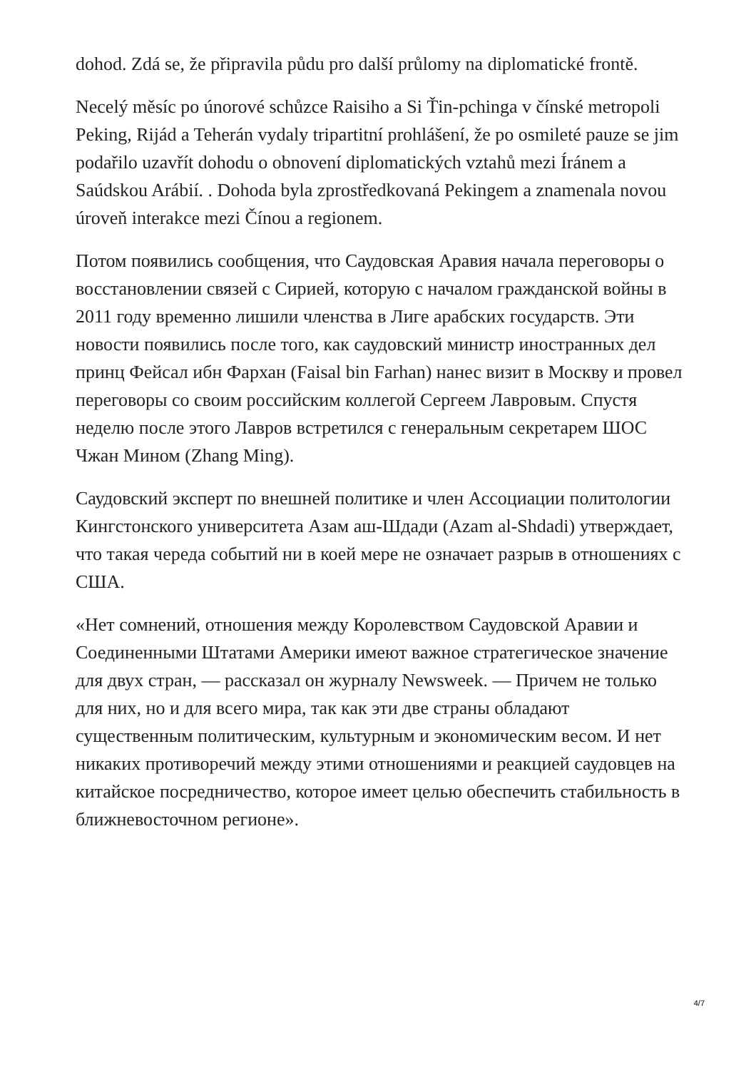dohod. Zdá se, že připravila půdu pro další průlomy na diplomatické frontě.
Necelý měsíc po únorové schůzce Raisiho a Si Ťin-pchinga v čínské metropoli Peking, Rijád a Teherán vydaly tripartitní prohlášení, že po osmileté pauze se jim podařilo uzavřít dohodu o obnovení diplomatických vztahů mezi Íránem a Saúdskou Arábií. . Dohoda byla zprostředkovaná Pekingem a znamenala novou úroveň interakce mezi Čínou a regionem.
Потом появились сообщения, что Саудовская Аравия начала переговоры о восстановлении связей с Сирией, которую с началом гражданской войны в 2011 году временно лишили членства в Лиге арабских государств. Эти новости появились после того, как саудовский министр иностранных дел принц Фейсал ибн Фархан (Faisal bin Farhan) нанес визит в Москву и провел переговоры со своим российским коллегой Сергеем Лавровым. Спустя неделю после этого Лавров встретился с генеральным секретарем ШОС Чжан Мином (Zhang Ming).
Саудовский эксперт по внешней политике и член Ассоциации политологии Кингстонского университета Азам аш-Шдади (Azam al-Shdadi) утверждает, что такая череда событий ни в коей мере не означает разрыв в отношениях с США.
«Нет сомнений, отношения между Королевством Саудовской Аравии и Соединенными Штатами Америки имеют важное стратегическое значение для двух стран, — рассказал он журналу Newsweek. — Причем не только для них, но и для всего мира, так как эти две страны обладают существенным политическим, культурным и экономическим весом. И нет никаких противоречий между этими отношениями и реакцией саудовцев на китайское посредничество, которое имеет целью обеспечить стабильность в ближневосточном регионе».
4/7